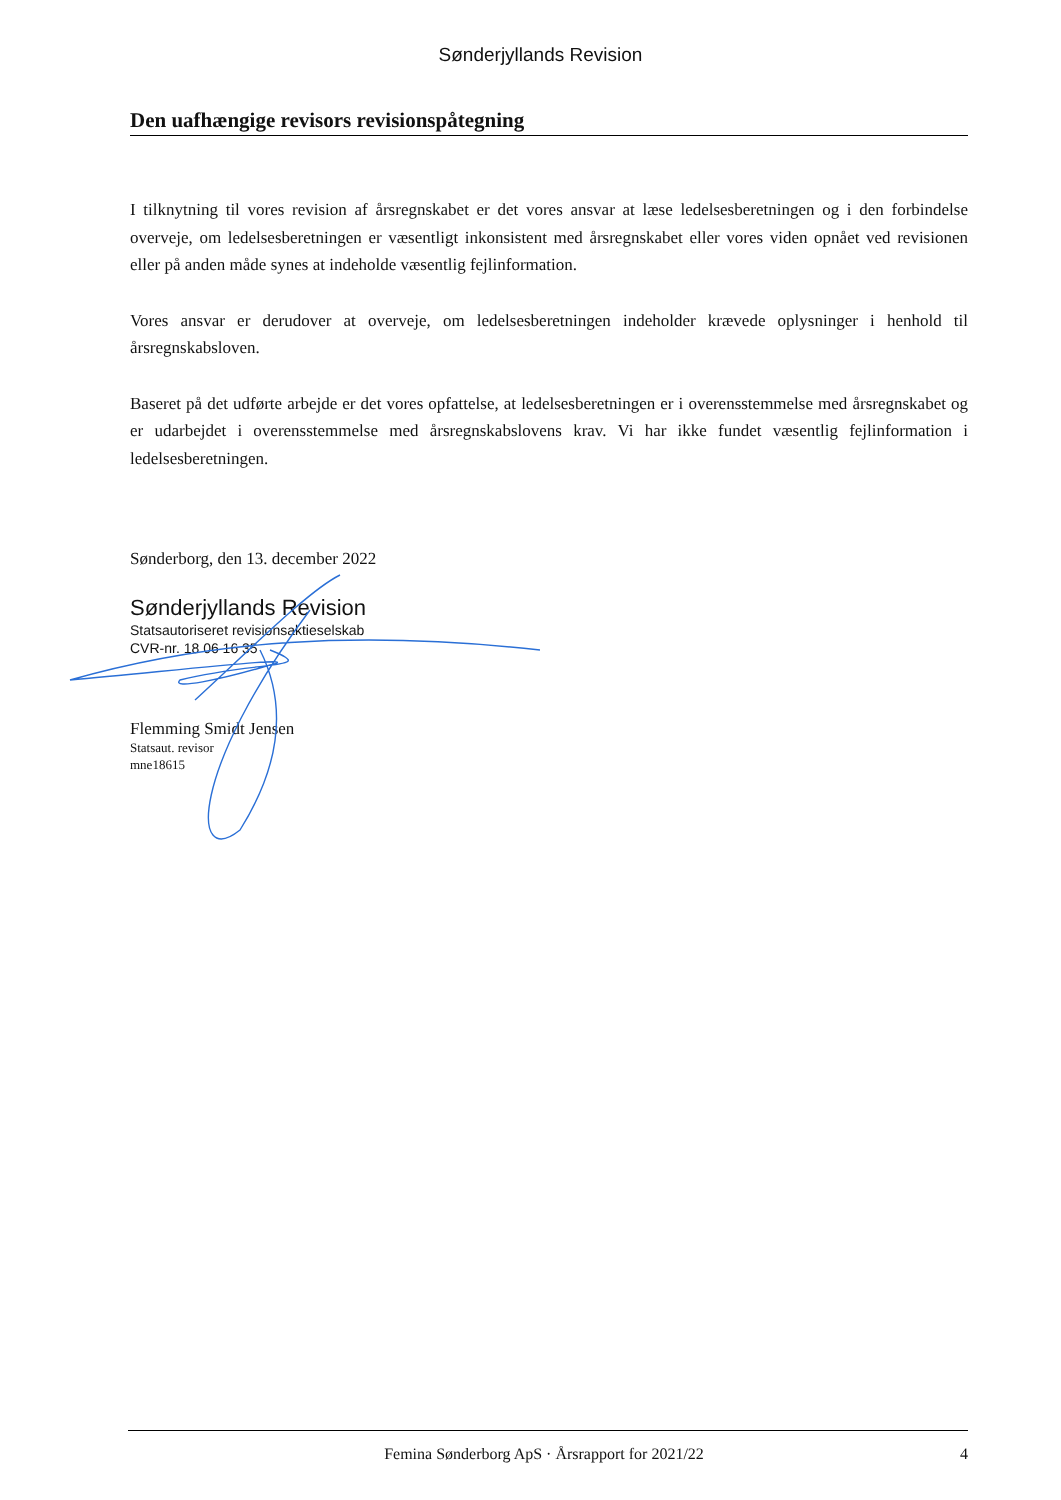Sønderjyllands Revision
Den uafhængige revisors revisionspåtegning
I tilknytning til vores revision af årsregnskabet er det vores ansvar at læse ledelsesberetningen og i den forbindelse overveje, om ledelsesberetningen er væsentligt inkonsistent med årsregnskabet eller vores viden opnået ved revisionen eller på anden måde synes at indeholde væsentlig fejlinformation.
Vores ansvar er derudover at overveje, om ledelsesberetningen indeholder krævede oplysninger i henhold til årsregnskabsloven.
Baseret på det udførte arbejde er det vores opfattelse, at ledelsesberetningen er i overensstemmelse med årsregnskabet og er udarbejdet i overensstemmelse med årsregnskabslovens krav. Vi har ikke fundet væsentlig fejlinformation i ledelsesberetningen.
Sønderborg, den 13. december 2022
Sønderjyllands Revision
Statsautoriseret revisionsaktieselskab
CVR-nr. 18 06 16 35
Flemming Smidt Jensen
Statsaut. revisor
mne18615
Femina Sønderborg ApS · Årsrapport for 2021/22 4